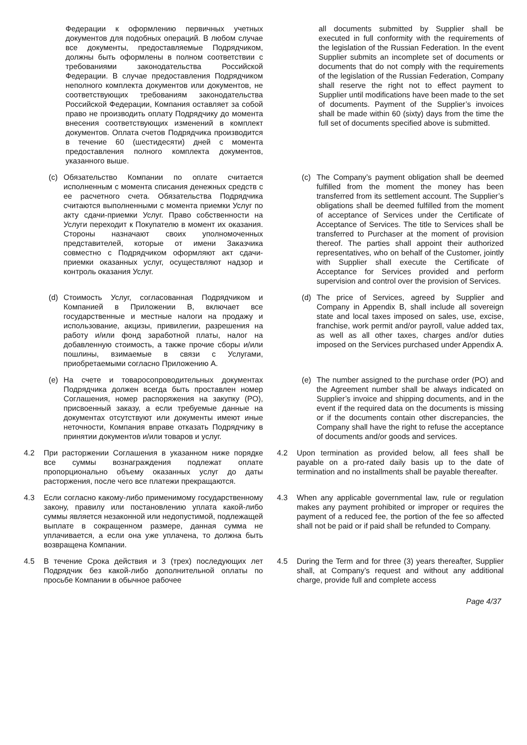| Федерации к оформлению первичных учетных документов для подобных операций. В любом случае все документы, предоставляемые Подрядчиком, должны быть оформлены в полном соответствии с требованиями законодательства Российской Федерации. В случае предоставления Подрядчиком неполного комплекта документов или документов, не соответствующих требованиям законодательства Российской Федерации, Компания оставляет за собой право не производить оплату Подрядчику до момента внесения соответствующих изменений в комплект документов. Оплата счетов Подрядчика производится в течение 60 (шестидесяти) дней с момента предоставления полного комплекта документов, указанного выше. | | all documents submitted by Supplier shall be executed in full conformity with the requirements of the legislation of the Russian Federation. In the event Supplier submits an incomplete set of documents or documents that do not comply with the requirements of the legislation of the Russian Federation, Company shall reserve the right not to effect payment to Supplier until modifications have been made to the set of documents. Payment of the Supplier’s invoices shall be made within 60 (sixty) days from the time the full set of documents specified above is submitted. | |
| (c) Обязательство Компании по оплате считается исполненным с момента списания денежных средств с ее расчетного счета. Обязательства Подрядчика считаются выполненными с момента приемки Услуг по акту сдачи-приемки Услуг. Право собственности на Услуги переходит к Покупателю в момент их оказания. Стороны назначают своих уполномоченных представителей, которые от имени Заказчика совместно с Подрядчиком оформляют акт сдачи-приемки оказанных услуг, осуществляют надзор и контроль оказания Услуг. | | (c) The Company’s payment obligation shall be deemed fulfilled from the moment the money has been transferred from its settlement account. The Supplier’s obligations shall be deemed fulfilled from the moment of acceptance of Services under the Certificate of Acceptance of Services. The title to Services shall be transferred to Purchaser at the moment of provision thereof. The parties shall appoint their authorized representatives, who on behalf of the Customer, jointly with Supplier shall execute the Certificate of Acceptance for Services provided and perform supervision and control over the provision of Services. | |
| (d) Стоимость Услуг, согласованная Подрядчиком и Компанией в Приложении B, включает все государственные и местные налоги на продажу и использование, акцизы, привилегии, разрешения на работу и/или фонд заработной платы, налог на добавленную стоимость, а также прочие сборы и/или пошлины, взимаемые в связи с Услугами, приобретаемыми согласно Приложению A. | | (d) The price of Services, agreed by Supplier and Company in Appendix B, shall include all sovereign state and local taxes imposed on sales, use, excise, franchise, work permit and/or payroll, value added tax, as well as all other taxes, charges and/or duties imposed on the Services purchased under Appendix A. | |
| (e) На счете и товаросопроводительных документах Подрядчика должен всегда быть проставлен номер Соглашения, номер распоряжения на закупку (PO), присвоенный заказу, а если требуемые данные на документах отсутствуют или документы имеют иные неточности, Компания вправе отказать Подрядчику в принятии документов и/или товаров и услуг. | | (e) The number assigned to the purchase order (PO) and the Agreement number shall be always indicated on Supplier’s invoice and shipping documents, and in the event if the required data on the documents is missing or if the documents contain other discrepancies, the Company shall have the right to refuse the acceptance of documents and/or goods and services. | |
| 4.2 | При расторжении Соглашения в указанном ниже порядке все суммы вознаграждения подлежат оплате пропорционально объему оказанных услуг до даты расторжения, после чего все платежи прекращаются. | 4.2 | Upon termination as provided below, all fees shall be payable on a pro-rated daily basis up to the date of termination and no installments shall be payable thereafter. |
| 4.3 | Если согласно какому-либо применимому государственному закону, правилу или постановлению уплата какой-либо суммы является незаконной или недопустимой, подлежащей выплате в сокращенном размере, данная сумма не уплачивается, а если она уже уплачена, то должна быть возвращена Компании. | 4.3 | When any applicable governmental law, rule or regulation makes any payment prohibited or improper or requires the payment of a reduced fee, the portion of the fee so affected shall not be paid or if paid shall be refunded to Company. |
| 4.5 | В течение Срока действия и 3 (трех) последующих лет Подрядчик без какой-либо дополнительной оплаты по просьбе Компании в обычное рабочее | 4.5 | During the Term and for three (3) years thereafter, Supplier shall, at Company’s request and without any additional charge, provide full and complete access |
Page 4/37